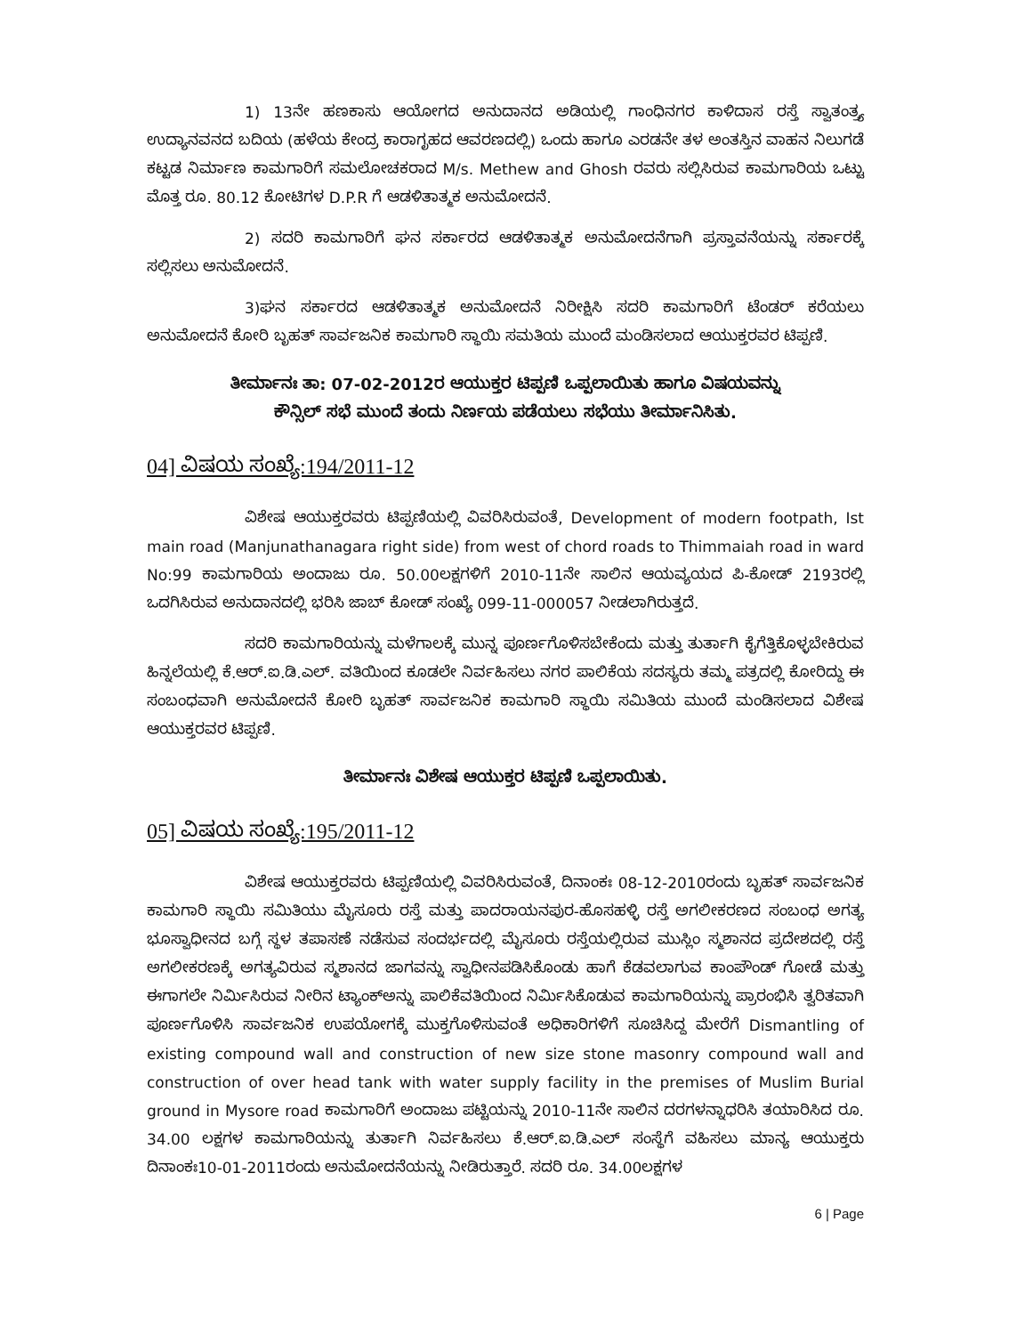1) 13ನೇ ಹಣಕಾಸು ಆಯೋಗದ ಅನುದಾನದ ಅಡಿಯಲ್ಲಿ ಗಾಂಧಿನಗರ ಕಾಳಿದಾಸ ರಸ್ತೆ ಸ್ವಾತಂತ್ರ್ಯ ಉದ್ಯಾನವನದ ಬದಿಯ (ಹಳೆಯ ಕೇಂದ್ರ ಕಾರಾಗೃಹದ ಆವರಣದಲ್ಲಿ) ಒಂದು ಹಾಗೂ ಎರಡನೇ ತಳ ಅಂತಸ್ತಿನ ವಾಹನ ನಿಲುಗಡೆ ಕಟ್ಟಡ ನಿರ್ಮಾಣ ಕಾಮಗಾರಿಗೆ ಸಮಲೋಚಕರಾದ M/s. Methew and Ghosh ರವರು ಸಲ್ಲಿಸಿರುವ ಕಾಮಗಾರಿಯ ಒಟ್ಟು ಮೊತ್ತ ರೂ. 80.12 ಕೋಟಿಗಳ D.P.R ಗೆ ಆಡಳಿತಾತ್ಮಕ ಅನುಮೋದನೆ.
2) ಸದರಿ ಕಾಮಗಾರಿಗೆ ಘನ ಸರ್ಕಾರದ ಆಡಳಿತಾತ್ಮಕ ಅನುಮೋದನೆಗಾಗಿ ಪ್ರಸ್ತಾವನೆಯನ್ನು ಸರ್ಕಾರಕ್ಕೆ ಸಲ್ಲಿಸಲು ಅನುಮೋದನೆ.
3)ಘನ ಸರ್ಕಾರದ ಆಡಳಿತಾತ್ಮಕ ಅನುಮೋದನೆ ನಿರೀಕ್ಷಿಸಿ ಸದರಿ ಕಾಮಗಾರಿಗೆ ಟೆಂಡರ್ ಕರೆಯಲು ಅನುಮೋದನೆ ಕೋರಿ ಬೃಹತ್ ಸಾರ್ವಜನಿಕ ಕಾಮಗಾರಿ ಸ್ಥಾಯಿ ಸಮತಿಯ ಮುಂದೆ ಮಂಡಿಸಲಾದ ಆಯುಕ್ತರವರ ಟಿಪ್ಪಣಿ.
ತೀರ್ಮಾನಃ ತಾ: 07-02-2012ರ ಆಯುಕ್ತರ ಟಿಪ್ಪಣಿ ಒಪ್ಪಲಾಯಿತು ಹಾಗೂ ವಿಷಯವನ್ನು
ಕೌನ್ಸಿಲ್ ಸಭೆ ಮುಂದೆ ತಂದು ನಿರ್ಣಯ ಪಡೆಯಲು ಸಭೆಯು ತೀರ್ಮಾನಿಸಿತು.
04] ವಿಷಯ ಸಂಖ್ಯೆ:194/2011-12
ವಿಶೇಷ ಆಯುಕ್ತರವರು ಟಿಪ್ಪಣಿಯಲ್ಲಿ ವಿವರಿಸಿರುವಂತೆ, Development of modern footpath, Ist main road (Manjunathanagara right side) from west of chord roads to Thimmaiah road in ward No:99 ಕಾಮಗಾರಿಯ ಅಂದಾಜು ರೂ. 50.00ಲಕ್ಷಗಳಿಗೆ 2010-11ನೇ ಸಾಲಿನ ಆಯವ್ಯಯದ ಪಿ-ಕೋಡ್ 2193ರಲ್ಲಿ ಒದಗಿಸಿರುವ ಅನುದಾನದಲ್ಲಿ ಭರಿಸಿ ಜಾಬ್ ಕೋಡ್ ಸಂಖ್ಯೆ 099-11-000057 ನೀಡಲಾಗಿರುತ್ತದೆ.
ಸದರಿ ಕಾಮಗಾರಿಯನ್ನು ಮಳೆಗಾಲಕ್ಕೆ ಮುನ್ನ ಪೂರ್ಣಗೊಳಿಸಬೇಕೆಂದು ಮತ್ತು ತುರ್ತಾಗಿ ಕೈಗೆತ್ತಿಕೊಳ್ಳಬೇಕಿರುವ ಹಿನ್ನಲೆಯಲ್ಲಿ ಕೆ.ಆರ್.ಐ.ಡಿ.ಎಲ್. ವತಿಯಿಂದ ಕೂಡಲೇ ನಿರ್ವಹಿಸಲು ನಗರ ಪಾಲಿಕೆಯ ಸದಸ್ಯರು ತಮ್ಮ ಪತ್ರದಲ್ಲಿ ಕೋರಿದ್ದು ಈ ಸಂಬಂಧವಾಗಿ ಅನುಮೋದನೆ ಕೋರಿ ಬೃಹತ್ ಸಾರ್ವಜನಿಕ ಕಾಮಗಾರಿ ಸ್ಥಾಯಿ ಸಮಿತಿಯ ಮುಂದೆ ಮಂಡಿಸಲಾದ ವಿಶೇಷ ಆಯುಕ್ತರವರ ಟಿಪ್ಪಣಿ.
ತೀರ್ಮಾನಃ ವಿಶೇಷ ಆಯುಕ್ತರ ಟಿಪ್ಪಣಿ ಒಪ್ಪಲಾಯಿತು.
05] ವಿಷಯ ಸಂಖ್ಯೆ:195/2011-12
ವಿಶೇಷ ಆಯುಕ್ತರವರು ಟಿಪ್ಪಣಿಯಲ್ಲಿ ವಿವರಿಸಿರುವಂತೆ, ದಿನಾಂಕಃ 08-12-2010ರಂದು ಬೃಹತ್ ಸಾರ್ವಜನಿಕ ಕಾಮಗಾರಿ ಸ್ಥಾಯಿ ಸಮಿತಿಯು ಮೈಸೂರು ರಸ್ತೆ ಮತ್ತು ಪಾದರಾಯನಪುರ-ಹೊಸಹಳ್ಳಿ ರಸ್ತೆ ಅಗಲೀಕರಣದ ಸಂಬಂಧ ಅಗತ್ಯ ಭೂಸ್ವಾಧೀನದ ಬಗ್ಗೆ ಸ್ಥಳ ತಪಾಸಣೆ ನಡೆಸುವ ಸಂದರ್ಭದಲ್ಲಿ ಮೈಸೂರು ರಸ್ತೆಯಲ್ಲಿರುವ ಮುಸ್ಲಿಂ ಸ್ಮಶಾನದ ಪ್ರದೇಶದಲ್ಲಿ ರಸ್ತೆ ಅಗಲೀಕರಣಕ್ಕೆ ಅಗತ್ಯವಿರುವ ಸ್ಮಶಾನದ ಜಾಗವನ್ನು ಸ್ವಾಧೀನಪಡಿಸಿಕೊಂಡು ಹಾಗೆ ಕೆಡವಲಾಗುವ ಕಾಂಪೌಂಡ್ ಗೋಡೆ ಮತ್ತು ಈಗಾಗಲೇ ನಿರ್ಮಿಸಿರುವ ನೀರಿನ ಟ್ಯಾಂಕ್ಅನ್ನು ಪಾಲಿಕೆವತಿಯಿಂದ ನಿರ್ಮಿಸಿಕೊಡುವ ಕಾಮಗಾರಿಯನ್ನು ಪ್ರಾರಂಭಿಸಿ ತ್ವರಿತವಾಗಿ ಪೂರ್ಣಗೊಳಿಸಿ ಸಾರ್ವಜನಿಕ ಉಪಯೋಗಕ್ಕೆ ಮುಕ್ತಗೊಳಿಸುವಂತೆ ಅಧಿಕಾರಿಗಳಿಗೆ ಸೂಚಿಸಿದ್ದ ಮೇರೆಗೆ Dismantling of existing compound wall and construction of new size stone masonry compound wall and construction of over head tank with water supply facility in the premises of Muslim Burial ground in Mysore road ಕಾಮಗಾರಿಗೆ ಅಂದಾಜು ಪಟ್ಟಿಯನ್ನು 2010-11ನೇ ಸಾಲಿನ ದರಗಳನ್ನಾಧರಿಸಿ ತಯಾರಿಸಿದ ರೂ. 34.00 ಲಕ್ಷಗಳ ಕಾಮಗಾರಿಯನ್ನು ತುರ್ತಾಗಿ ನಿರ್ವಹಿಸಲು ಕೆ.ಆರ್.ಐ.ಡಿ.ಎಲ್ ಸಂಸ್ಥೆಗೆ ವಹಿಸಲು ಮಾನ್ಯ ಆಯುಕ್ತರು ದಿನಾಂಕಃ10-01-2011ರಂದು ಅನುಮೋದನೆಯನ್ನು ನೀಡಿರುತ್ತಾರೆ. ಸದರಿ ರೂ. 34.00ಲಕ್ಷಗಳ
6 | Page